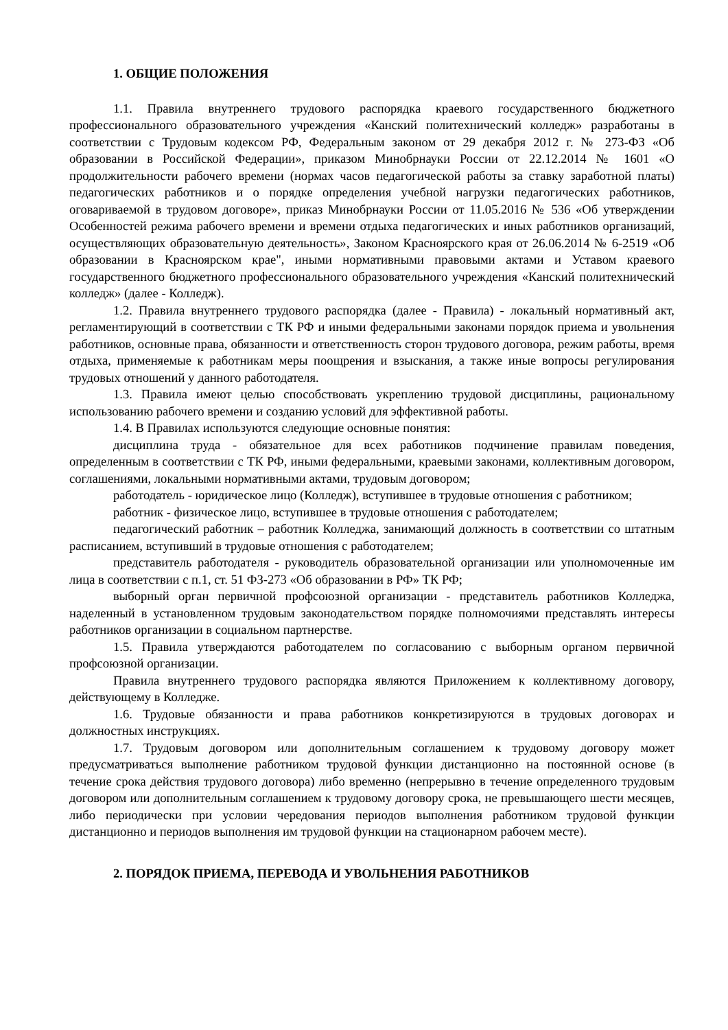1. ОБЩИЕ ПОЛОЖЕНИЯ
1.1. Правила внутреннего трудового распорядка краевого государственного бюджетного профессионального образовательного учреждения «Канский политехнический колледж» разработаны в соответствии с Трудовым кодексом РФ, Федеральным законом от 29 декабря 2012 г. № 273-ФЗ «Об образовании в Российской Федерации», приказом Минобрнауки России от 22.12.2014 № 1601 «О продолжительности рабочего времени (нормах часов педагогической работы за ставку заработной платы) педагогических работников и о порядке определения учебной нагрузки педагогических работников, оговариваемой в трудовом договоре», приказ Минобрнауки России от 11.05.2016 № 536 «Об утверждении Особенностей режима рабочего времени и времени отдыха педагогических и иных работников организаций, осуществляющих образовательную деятельность», Законом Красноярского края от 26.06.2014 № 6-2519 «Об образовании в Красноярском крае", иными нормативными правовыми актами и Уставом краевого государственного бюджетного профессионального образовательного учреждения «Канский политехнический колледж» (далее - Колледж).
1.2. Правила внутреннего трудового распорядка (далее - Правила) - локальный нормативный акт, регламентирующий в соответствии с ТК РФ и иными федеральными законами порядок приема и увольнения работников, основные права, обязанности и ответственность сторон трудового договора, режим работы, время отдыха, применяемые к работникам меры поощрения и взыскания, а также иные вопросы регулирования трудовых отношений у данного работодателя.
1.3. Правила имеют целью способствовать укреплению трудовой дисциплины, рациональному использованию рабочего времени и созданию условий для эффективной работы.
1.4. В Правилах используются следующие основные понятия:
дисциплина труда - обязательное для всех работников подчинение правилам поведения, определенным в соответствии с ТК РФ, иными федеральными, краевыми законами, коллективным договором, соглашениями, локальными нормативными актами, трудовым договором;
работодатель - юридическое лицо (Колледж), вступившее в трудовые отношения с работником;
работник - физическое лицо, вступившее в трудовые отношения с работодателем;
педагогический работник – работник Колледжа, занимающий должность в соответствии со штатным расписанием, вступивший в трудовые отношения с работодателем;
представитель работодателя - руководитель образовательной организации или уполномоченные им лица в соответствии с п.1, ст. 51 ФЗ-273 «Об образовании в РФ» ТК РФ;
выборный орган первичной профсоюзной организации - представитель работников Колледжа, наделенный в установленном трудовым законодательством порядке полномочиями представлять интересы работников организации в социальном партнерстве.
1.5. Правила утверждаются работодателем по согласованию с выборным органом первичной профсоюзной организации.
Правила внутреннего трудового распорядка являются Приложением к коллективному договору, действующему в Колледже.
1.6. Трудовые обязанности и права работников конкретизируются в трудовых договорах и должностных инструкциях.
1.7. Трудовым договором или дополнительным соглашением к трудовому договору может предусматриваться выполнение работником трудовой функции дистанционно на постоянной основе (в течение срока действия трудового договора) либо временно (непрерывно в течение определенного трудовым договором или дополнительным соглашением к трудовому договору срока, не превышающего шести месяцев, либо периодически при условии чередования периодов выполнения работником трудовой функции дистанционно и периодов выполнения им трудовой функции на стационарном рабочем месте).
2. ПОРЯДОК ПРИЕМА, ПЕРЕВОДА И УВОЛЬНЕНИЯ РАБОТНИКОВ